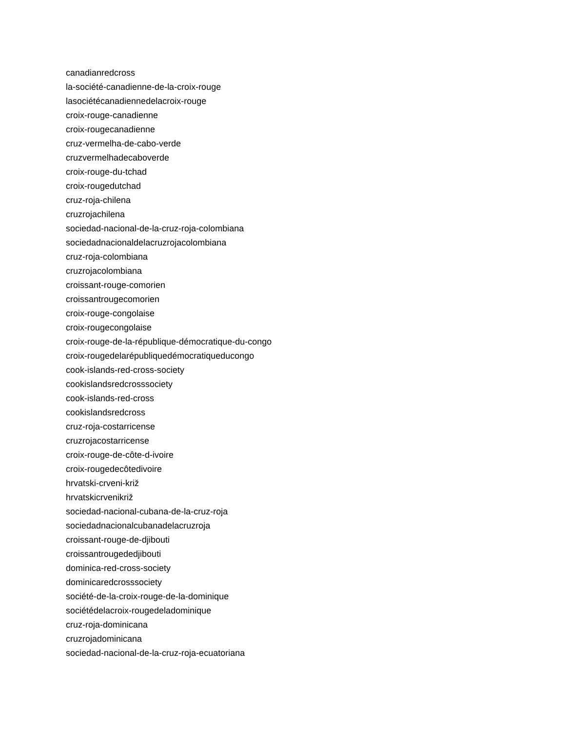canadianredcross
la-société-canadienne-de-la-croix-rouge
lasociétécanadiennedelacroix-rouge
croix-rouge-canadienne
croix-rougecanadienne
cruz-vermelha-de-cabo-verde
cruzvermelhadecaboverde
croix-rouge-du-tchad
croix-rougedutchad
cruz-roja-chilena
cruzrojachilena
sociedad-nacional-de-la-cruz-roja-colombiana
sociedadnacionaldelacruzrojacolombiana
cruz-roja-colombiana
cruzrojacolombiana
croissant-rouge-comorien
croissantrougecomorien
croix-rouge-congolaise
croix-rougecongolaise
croix-rouge-de-la-république-démocratique-du-congo
croix-rougedelarépubliquedémocratiqueducongo
cook-islands-red-cross-society
cookislandsredcrosssociety
cook-islands-red-cross
cookislandsredcross
cruz-roja-costarricense
cruzrojacostarricense
croix-rouge-de-côte-d-ivoire
croix-rougedecôtedivoire
hrvatski-crveni-križ
hrvatskicrvenikriž
sociedad-nacional-cubana-de-la-cruz-roja
sociedadnacionalcubanadelacruzroja
croissant-rouge-de-djibouti
croissantrougededjibouti
dominica-red-cross-society
dominicaredcrosssociety
société-de-la-croix-rouge-de-la-dominique
sociétédelacroix-rougedeladominique
cruz-roja-dominicana
cruzrojadominicana
sociedad-nacional-de-la-cruz-roja-ecuatoriana